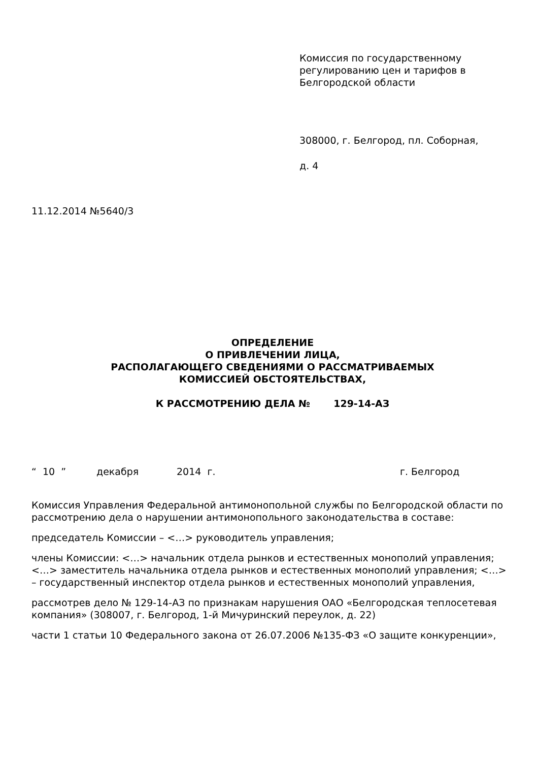Комиссия по государственному регулированию цен и тарифов в Белгородской области
308000, г. Белгород, пл. Соборная,
д. 4
11.12.2014 №5640/3
ОПРЕДЕЛЕНИЕ
О ПРИВЛЕЧЕНИИ ЛИЦА,
РАСПОЛАГАЮЩЕГО СВЕДЕНИЯМИ О РАССМАТРИВАЕМЫХ
КОМИССИЕЙ ОБСТОЯТЕЛЬСТВАХ,
К РАССМОТРЕНИЮ ДЕЛА № 129-14-АЗ
“ 10 ” декабря 2014 г. г. Белгород
Комиссия Управления Федеральной антимонопольной службы по Белгородской области по рассмотрению дела о нарушении антимонопольного законодательства в составе:
председатель Комиссии – <…> руководитель управления;
члены Комиссии: <…> начальник отдела рынков и естественных монополий управления; <…> заместитель начальника отдела рынков и естественных монополий управления; <…> – государственный инспектор отдела рынков и естественных монополий управления,
рассмотрев дело № 129-14-АЗ по признакам нарушения ОАО «Белгородская теплосетевая компания» (308007, г. Белгород, 1-й Мичуринский переулок, д. 22)
части 1 статьи 10 Федерального закона от 26.07.2006 №135-ФЗ «О защите конкуренции»,